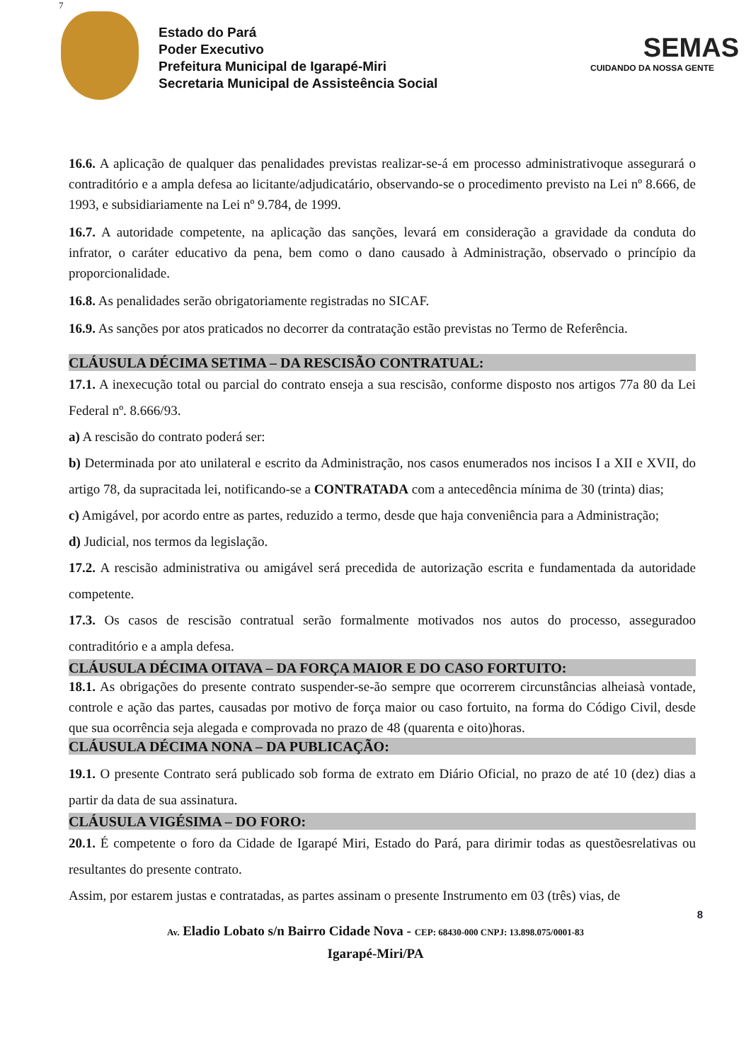7
Estado do Pará
Poder Executivo
Prefeitura Municipal de Igarapé-Miri
Secretaria Municipal de Assisteência Social
SEMAS
CUIDANDO DA NOSSA GENTE
16.6. A aplicação de qualquer das penalidades previstas realizar-se-á em processo administrativoque assegurará o contraditório e a ampla defesa ao licitante/adjudicatário, observando-se o procedimento previsto na Lei nº 8.666, de 1993, e subsidiariamente na Lei nº 9.784, de 1999.
16.7. A autoridade competente, na aplicação das sanções, levará em consideração a gravidade da conduta do infrator, o caráter educativo da pena, bem como o dano causado à Administração, observado o princípio da proporcionalidade.
16.8. As penalidades serão obrigatoriamente registradas no SICAF.
16.9. As sanções por atos praticados no decorrer da contratação estão previstas no Termo de Referência.
CLÁUSULA DÉCIMA SETIMA – DA RESCISÃO CONTRATUAL:
17.1. A inexecução total ou parcial do contrato enseja a sua rescisão, conforme disposto nos artigos 77a 80 da Lei Federal nº. 8.666/93.
a) A rescisão do contrato poderá ser:
b) Determinada por ato unilateral e escrito da Administração, nos casos enumerados nos incisos I a XII e XVII, do artigo 78, da supracitada lei, notificando-se a CONTRATADA com a antecedência mínima de 30 (trinta) dias;
c) Amigável, por acordo entre as partes, reduzido a termo, desde que haja conveniência para a Administração;
d) Judicial, nos termos da legislação.
17.2. A rescisão administrativa ou amigável será precedida de autorização escrita e fundamentada da autoridade competente.
17.3. Os casos de rescisão contratual serão formalmente motivados nos autos do processo, asseguradoo contraditório e a ampla defesa.
CLÁUSULA DÉCIMA OITAVA – DA FORÇA MAIOR E DO CASO FORTUITO:
18.1. As obrigações do presente contrato suspender-se-ão sempre que ocorrerem circunstâncias alheiasà vontade, controle e ação das partes, causadas por motivo de força maior ou caso fortuito, na forma do Código Civil, desde que sua ocorrência seja alegada e comprovada no prazo de 48 (quarenta e oito)horas.
CLÁUSULA DÉCIMA NONA – DA PUBLICAÇÃO:
19.1. O presente Contrato será publicado sob forma de extrato em Diário Oficial, no prazo de até 10 (dez) dias a partir da data de sua assinatura.
CLÁUSULA VIGÉSIMA – DO FORO:
20.1. É competente o foro da Cidade de Igarapé Miri, Estado do Pará, para dirimir todas as questõesrelativas ou resultantes do presente contrato.
Assim, por estarem justas e contratadas, as partes assinam o presente Instrumento em 03 (três) vias, de
8
Av. Eladio Lobato s/n Bairro Cidade Nova - CEP: 68430-000 CNPJ: 13.898.075/0001-83
Igarapé-Miri/PA